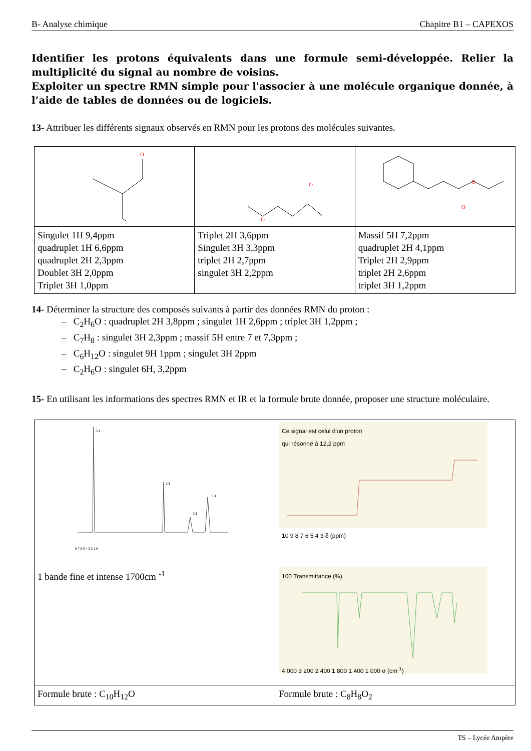B- Analyse chimique Chapitre B1 – CAPEXOS
Identifier les protons équivalents dans une formule semi-développée. Relier la multiplicité du signal au nombre de voisins.
Exploiter un spectre RMN simple pour l'associer à une molécule organique donnée, à l’aide de tables de données ou de logiciels.
13- Attribuer les différents signaux observés en RMN pour les protons des molécules suivantes.
| O | O O | O O |
| Singulet 1H 9,4ppm quadruplet 1H 6,6ppm quadruplet 2H 2,3ppm Doublet 3H 2,0ppm Triplet 3H 1,0ppm | Triplet 2H 3,6ppm Singulet 3H 3,3ppm triplet 2H 2,7ppm singulet 3H 2,2ppm | Massif 5H 7,2ppm quadruplet 2H 4,1ppm Triplet 2H 2,9ppm triplet 2H 2,6ppm triplet 3H 1,2ppm |
14- Déterminer la structure des composés suivants à partir des données RMN du proton :
– C<sub>2</sub>H<sub>6</sub>O : quadruplet 2H 3,8ppm ; singulet 1H 2,6ppm ; triplet 3H 1,2ppm ;
– C<sub>7</sub>H<sub>8</sub> : singulet 3H 2,3ppm ; massif 5H entre 7 et 7,3ppm ;
– C<sub>6</sub>H<sub>12</sub>O : singulet 9H 1ppm ; singulet 3H 2ppm
– C<sub>2</sub>H<sub>6</sub>O : singulet 6H, 3,2ppm
15- En utilisant les informations des spectres RMN et IR et la formule brute donnée, proposer une structure moléculaire.
| 5H 2H 2H 3H 8 7 6 5 4 3 2 1 0 | Ce signal est celui d'un proton qui résonne à 12,2 ppm 10 9 8 7 6 5 4 3 δ (ppm) |
| 1 bande fine et intense 1700cm <sup>-1</sup> | 100 Transmittance (%) 4 000 3 200 2 400 1 800 1 400 1 000 σ (cm<sup>-1</sup>) |
| Formule brute : C<sub>10</sub>H<sub>12</sub>O | Formule brute : C<sub>8</sub>H<sub>8</sub>O<sub>2</sub> |
TS – Lycée Ampère